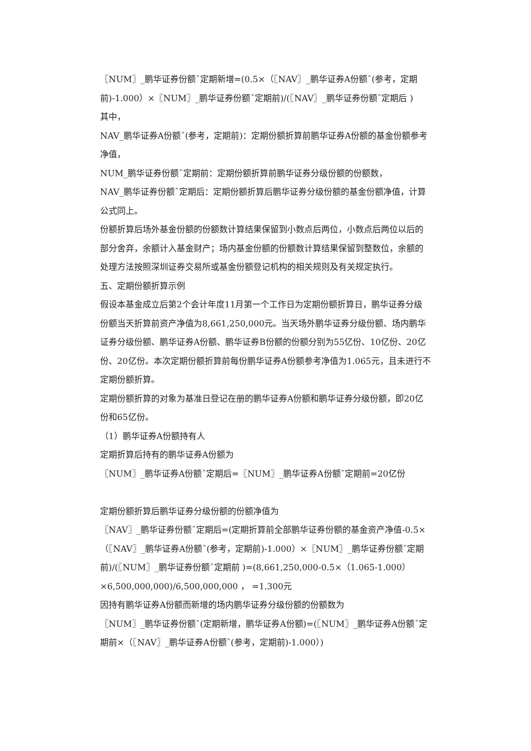〖NUM〗_鹏华证券份额ˆ定期新增=(0.5×（〖NAV〗_鹏华证券A份额ˆ(参考，定期前)-1.000）×〖NUM〗_鹏华证券份额ˆ定期前)/(〖NAV〗_鹏华证券份额ˆ定期后 )
其中，
NAV_鹏华证券A份额ˆ(参考，定期前)：定期份额折算前鹏华证券A份额的基金份额参考净值，
NUM_鹏华证券份额ˆ定期前：定期份额折算前鹏华证券分级份额的份额数，
NAV_鹏华证券份额ˆ定期后：定期份额折算后鹏华证券分级份额的基金份额净值，计算公式同上。
份额折算后场外基金份额的份额数计算结果保留到小数点后两位，小数点后两位以后的部分舍弃，余额计入基金财产；场内基金份额的份额数计算结果保留到整数位，余额的处理方法按照深圳证券交易所或基金份额登记机构的相关规则及有关规定执行。
五、定期份额折算示例
假设本基金成立后第2个会计年度11月第一个工作日为定期份额折算日，鹏华证券分级份额当天折算前资产净值为8,661,250,000元。当天场外鹏华证券分级份额、场内鹏华证券分级份额、鹏华证券A份额、鹏华证券B份额的份额分别为55亿份、10亿份、20亿份、20亿份。本次定期份额折算前每份鹏华证券A份额参考净值为1.065元，且未进行不定期份额折算。
定期份额折算的对象为基准日登记在册的鹏华证券A份额和鹏华证券分级份额，即20亿份和65亿份。
（1）鹏华证券A份额持有人
定期折算后持有的鹏华证券A份额为
〖NUM〗_鹏华证券A份额ˆ定期后=〖NUM〗_鹏华证券A份额ˆ定期前=20亿份
定期份额折算后鹏华证券分级份额的份额净值为
〖NAV〗_鹏华证券份额ˆ定期后=(定期折算前全部鹏华证券份额的基金资产净值-0.5×（〖NAV〗_鹏华证券A份额ˆ(参考，定期前)-1.000）×〖NUM〗_鹏华证券份额ˆ定期前)/(〖NUM〗_鹏华证券份额ˆ定期前 )=(8,661,250,000-0.5×（1.065-1.000）×6,500,000,000)/6,500,000,000 ， =1.300元
因持有鹏华证券A份额而新增的场内鹏华证券分级份额的份额数为
〖NUM〗_鹏华证券份额ˆ(定期新增，鹏华证券A份额)=(〖NUM〗_鹏华证券A份额ˆ定期前×（〖NAV〗_鹏华证券A份额ˆ(参考，定期前)-1.000）)